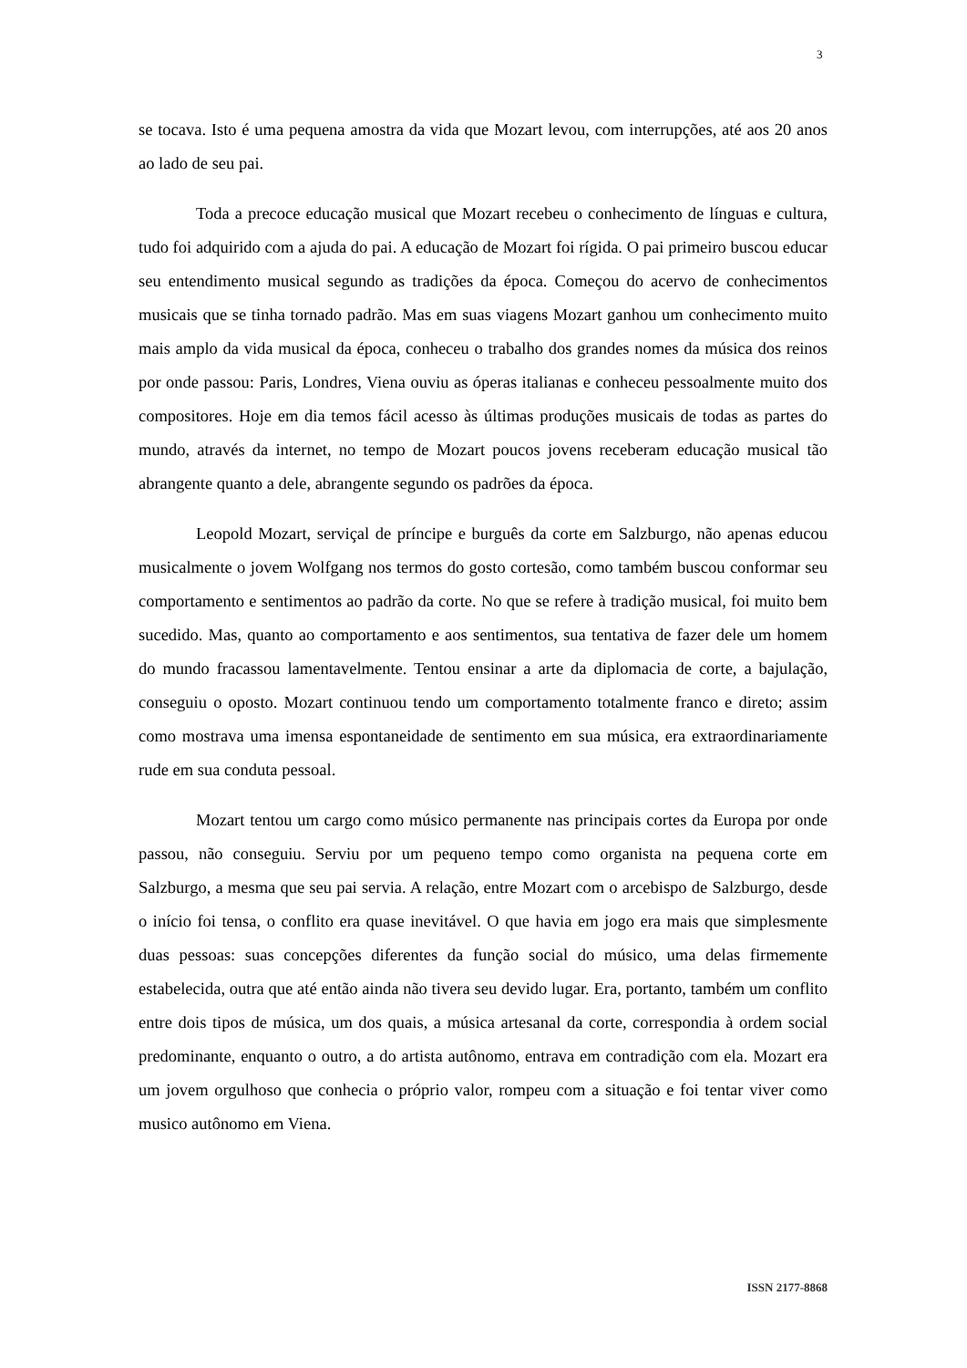3
se tocava. Isto é uma pequena amostra da vida que Mozart levou, com interrupções, até aos 20 anos ao lado de seu pai.
Toda a precoce educação musical que Mozart recebeu o conhecimento de línguas e cultura, tudo foi adquirido com a ajuda do pai. A educação de Mozart foi rígida. O pai primeiro buscou educar seu entendimento musical segundo as tradições da época. Começou do acervo de conhecimentos musicais que se tinha tornado padrão. Mas em suas viagens Mozart ganhou um conhecimento muito mais amplo da vida musical da época, conheceu o trabalho dos grandes nomes da música dos reinos por onde passou: Paris, Londres, Viena ouviu as óperas italianas e conheceu pessoalmente muito dos compositores. Hoje em dia temos fácil acesso às últimas produções musicais de todas as partes do mundo, através da internet, no tempo de Mozart poucos jovens receberam educação musical tão abrangente quanto a dele, abrangente segundo os padrões da época.
Leopold Mozart, serviçal de príncipe e burguês da corte em Salzburgo, não apenas educou musicalmente o jovem Wolfgang nos termos do gosto cortesão, como também buscou conformar seu comportamento e sentimentos ao padrão da corte. No que se refere à tradição musical, foi muito bem sucedido. Mas, quanto ao comportamento e aos sentimentos, sua tentativa de fazer dele um homem do mundo fracassou lamentavelmente. Tentou ensinar a arte da diplomacia de corte, a bajulação, conseguiu o oposto. Mozart continuou tendo um comportamento totalmente franco e direto; assim como mostrava uma imensa espontaneidade de sentimento em sua música, era extraordinariamente rude em sua conduta pessoal.
Mozart tentou um cargo como músico permanente nas principais cortes da Europa por onde passou, não conseguiu. Serviu por um pequeno tempo como organista na pequena corte em Salzburgo, a mesma que seu pai servia. A relação, entre Mozart com o arcebispo de Salzburgo, desde o início foi tensa, o conflito era quase inevitável. O que havia em jogo era mais que simplesmente duas pessoas: suas concepções diferentes da função social do músico, uma delas firmemente estabelecida, outra que até então ainda não tivera seu devido lugar. Era, portanto, também um conflito entre dois tipos de música, um dos quais, a música artesanal da corte, correspondia à ordem social predominante, enquanto o outro, a do artista autônomo, entrava em contradição com ela. Mozart era um jovem orgulhoso que conhecia o próprio valor, rompeu com a situação e foi tentar viver como musico autônomo em Viena.
ISSN 2177-8868